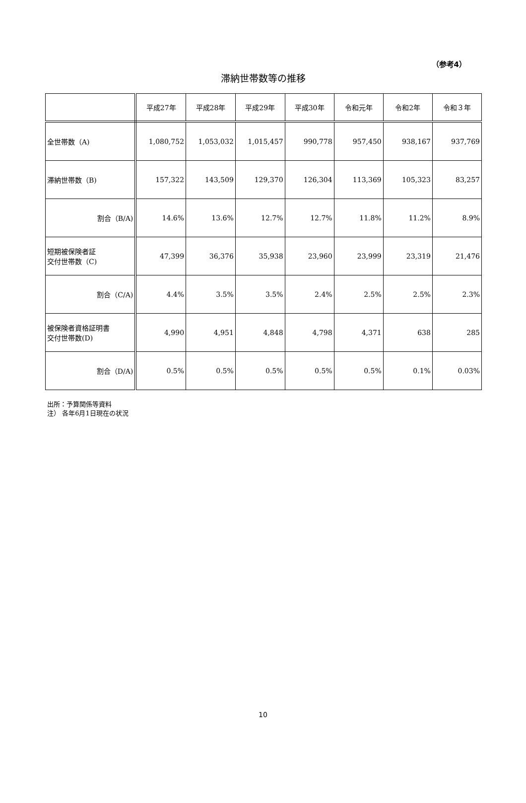（参考4）
滞納世帯数等の推移
| | 平成27年 | 平成28年 | 平成29年 | 平成30年 | 令和元年 | 令和2年 | 令和３年 |
| --- | --- | --- | --- | --- | --- | --- | --- |
| 全世帯数（A) | 1,080,752 | 1,053,032 | 1,015,457 | 990,778 | 957,450 | 938,167 | 937,769 |
| 滞納世帯数（B) | 157,322 | 143,509 | 129,370 | 126,304 | 113,369 | 105,323 | 83,257 |
| 割合（B/A) | 14.6% | 13.6% | 12.7% | 12.7% | 11.8% | 11.2% | 8.9% |
| 短期被保険者証 交付世帯数（C) | 47,399 | 36,376 | 35,938 | 23,960 | 23,999 | 23,319 | 21,476 |
| 割合（C/A) | 4.4% | 3.5% | 3.5% | 2.4% | 2.5% | 2.5% | 2.3% |
| 被保険者資格証明書 交付世帯数(D) | 4,990 | 4,951 | 4,848 | 4,798 | 4,371 | 638 | 285 |
| 割合（D/A) | 0.5% | 0.5% | 0.5% | 0.5% | 0.5% | 0.1% | 0.03% |
出所：予算関係等資料
注） 各年6月1日現在の状況
10